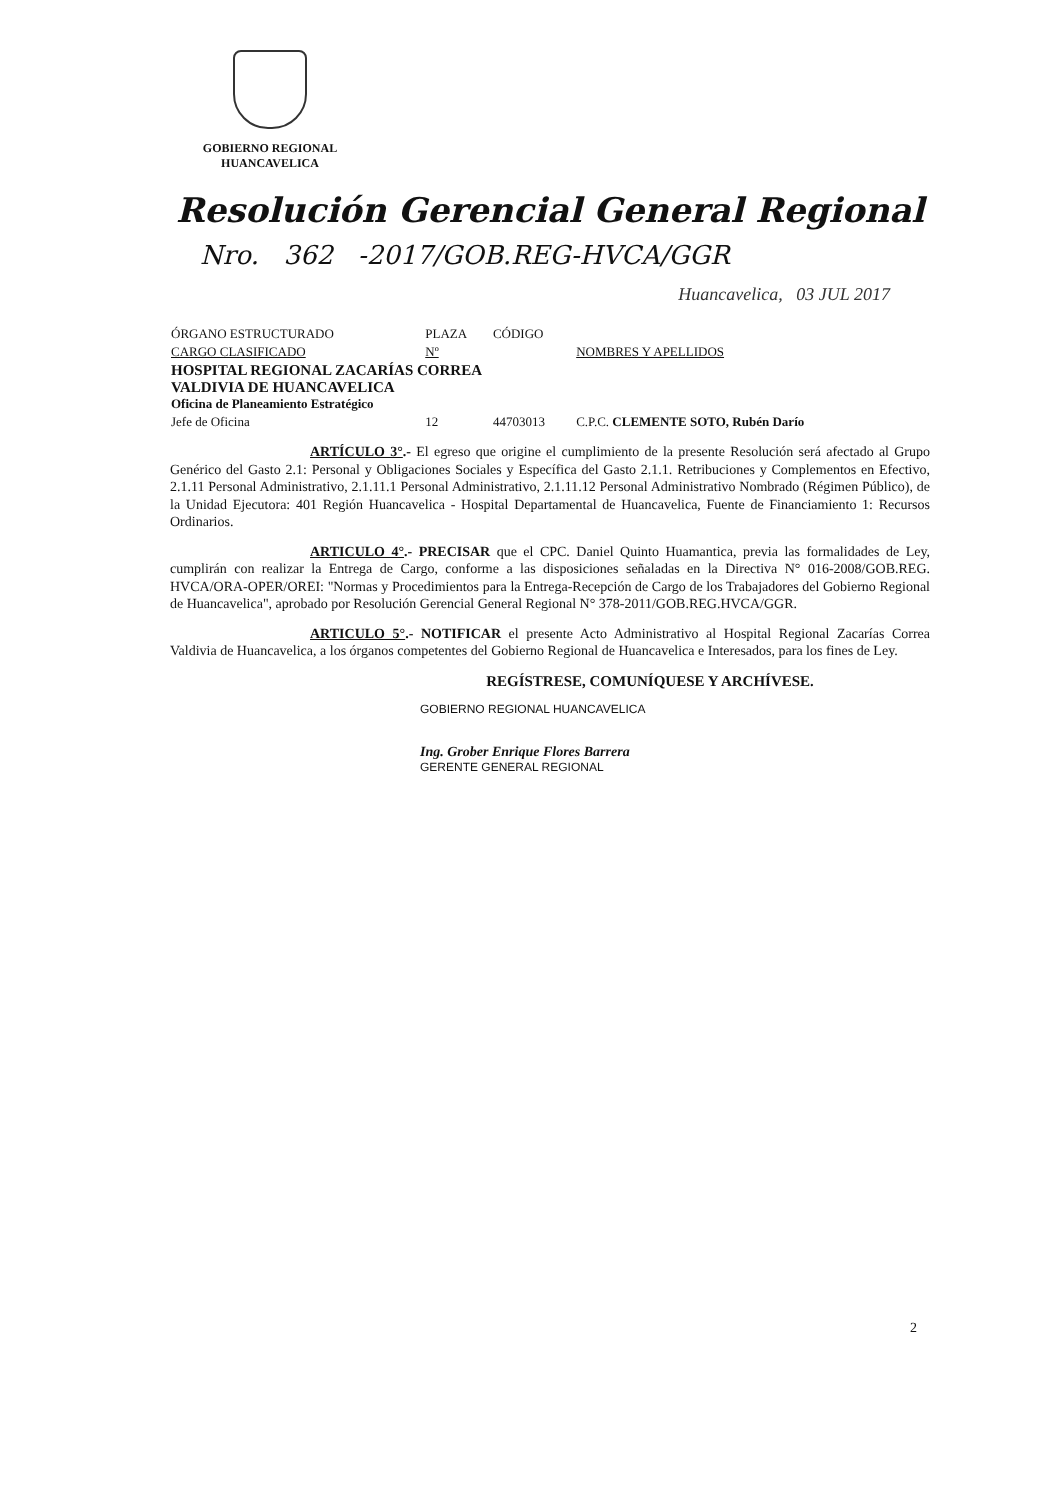GOBIERNO REGIONAL
HUANCAVELICA
Resolución Gerencial General Regional
Nro. 362 -2017/GOB.REG-HVCA/GGR
Huancavelica, 03 JUL 2017
| ÓRGANO ESTRUCTURADO | PLAZA | CÓDIGO | |
| --- | --- | --- | --- |
| CARGO CLASIFICADO | Nº | | NOMBRES Y APELLIDOS |
| HOSPITAL REGIONAL ZACARÍAS CORREA VALDIVIA DE HUANCAVELICA Oficina de Planeamiento Estratégico | | | |
| Jefe de Oficina | 12 | 44703013 | C.P.C. CLEMENTE SOTO, Rubén Darío |
ARTÍCULO 3°.- El egreso que origine el cumplimiento de la presente Resolución será afectado al Grupo Genérico del Gasto 2.1: Personal y Obligaciones Sociales y Específica del Gasto 2.1.1. Retribuciones y Complementos en Efectivo, 2.1.11 Personal Administrativo, 2.1.11.1 Personal Administrativo, 2.1.11.12 Personal Administrativo Nombrado (Régimen Público), de la Unidad Ejecutora: 401 Región Huancavelica - Hospital Departamental de Huancavelica, Fuente de Financiamiento 1: Recursos Ordinarios.
ARTICULO 4°.- PRECISAR que el CPC. Daniel Quinto Huamantica, previa las formalidades de Ley, cumplirán con realizar la Entrega de Cargo, conforme a las disposiciones señaladas en la Directiva N° 016-2008/GOB.REG. HVCA/ORA-OPER/OREI: "Normas y Procedimientos para la Entrega-Recepción de Cargo de los Trabajadores del Gobierno Regional de Huancavelica", aprobado por Resolución Gerencial General Regional N° 378-2011/GOB.REG.HVCA/GGR.
ARTICULO 5°.- NOTIFICAR el presente Acto Administrativo al Hospital Regional Zacarías Correa Valdivia de Huancavelica, a los órganos competentes del Gobierno Regional de Huancavelica e Interesados, para los fines de Ley.
REGÍSTRESE, COMUNÍQUESE Y ARCHÍVESE.
GOBIERNO REGIONAL HUANCAVELICA
Ing. Grober Enrique Flores Barrera
GERENTE GENERAL REGIONAL
2